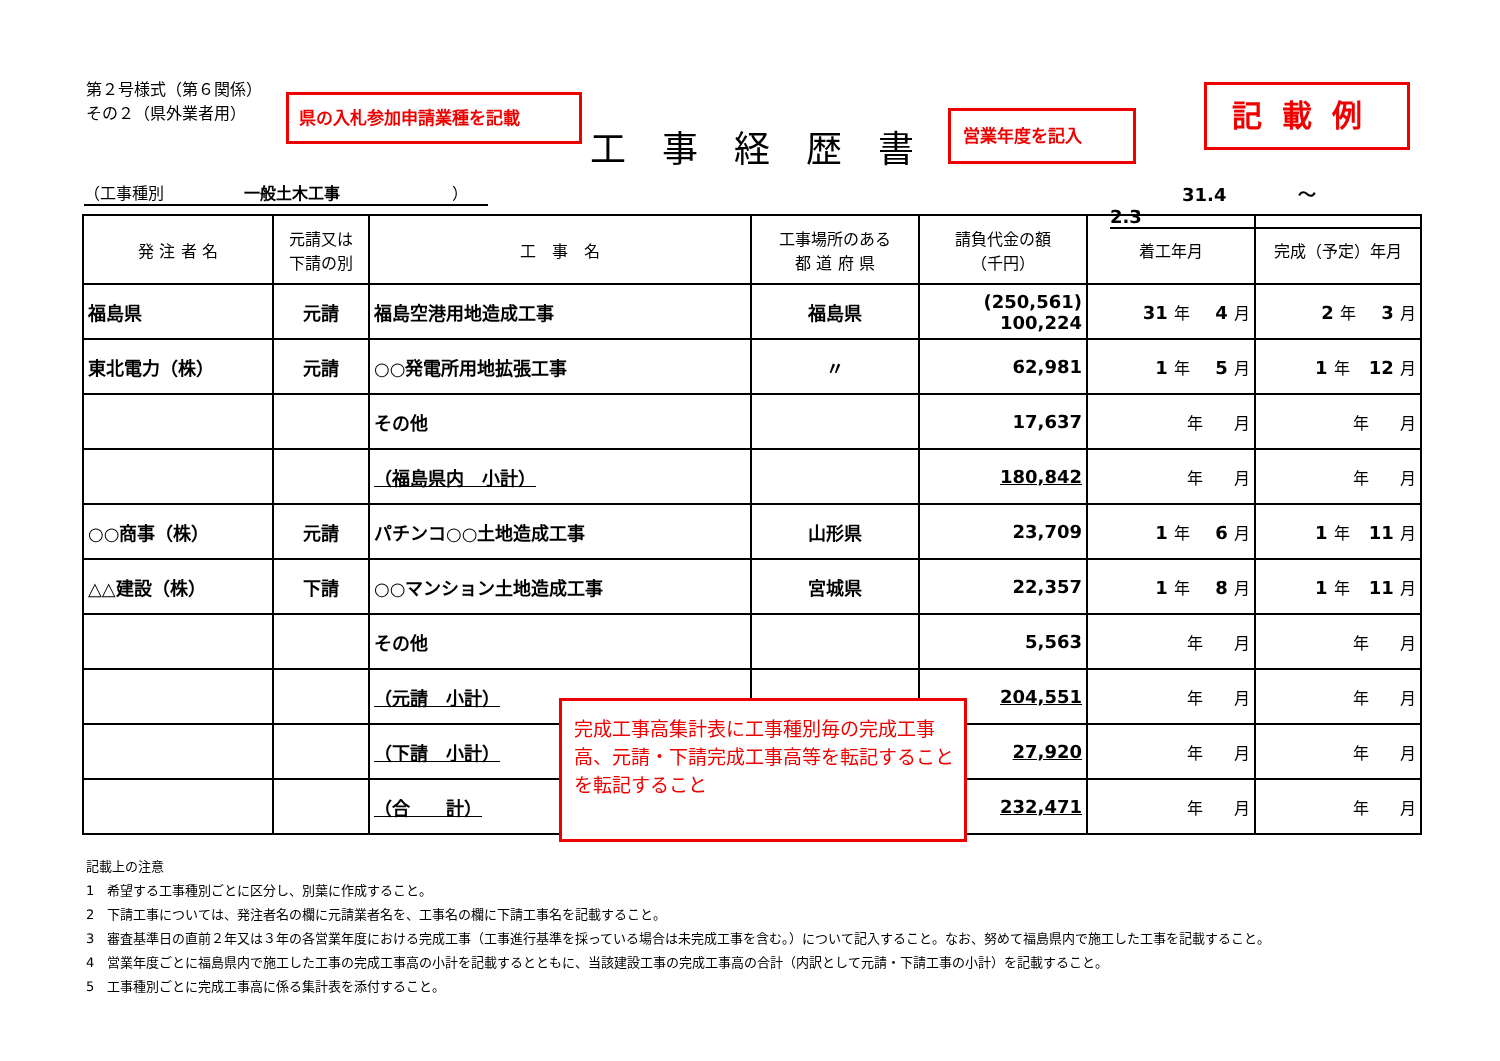第２号様式（第６関係）
その２（県外業者用）
県の入札参加申請業種を記載
工事経歴書
営業年度を記入
記載例
（工事種別　　　　　一般土木工事　　　　　　　） 　　　　31.4　　　　～　　　　2.3
| 発 注 者 名 | 元請又は 下請の別 | 工 事 名 | 工事場所のある 都 道 府 県 | 請負代金の額 （千円） | 着工年月 | 完成（予定）年月 |
| --- | --- | --- | --- | --- | --- | --- |
| 福島県 | 元請 | 福島空港用地造成工事 | 福島県 | (250,561) 100,224 | 31 年 4 月 | 2 年 3 月 |
| 東北電力（株） | 元請 | ○○発電所用地拡張工事 | 〃 | 62,981 | 1 年 5 月 | 1 年 12 月 |
| | | その他 | | 17,637 | 年 月 | 年 月 |
| | | （福島県内 小計） | | 180,842 | 年 月 | 年 月 |
| ○○商事（株） | 元請 | パチンコ○○土地造成工事 | 山形県 | 23,709 | 1 年 6 月 | 1 年 11 月 |
| △△建設（株） | 下請 | ○○マンション土地造成工事 | 宮城県 | 22,357 | 1 年 8 月 | 1 年 11 月 |
| | | その他 | | 5,563 | 年 月 | 年 月 |
| | | （元請 小計） | | 204,551 | 年 月 | 年 月 |
| | | （下請 小計） | | 27,920 | 年 月 | 年 月 |
| | | （合 計） | | 232,471 | 年 月 | 年 月 |
完成工事高集計表に工事種別毎の完成工事高、元請・下請完成工事高等を転記することを転記すること
記載上の注意
1　希望する工事種別ごとに区分し、別葉に作成すること。
2　下請工事については、発注者名の欄に元請業者名を、工事名の欄に下請工事名を記載すること。
3　審査基準日の直前２年又は３年の各営業年度における完成工事（工事進行基準を採っている場合は未完成工事を含む。）について記入すること。なお、努めて福島県内で施工した工事を記載すること。
4　営業年度ごとに福島県内で施工した工事の完成工事高の小計を記載するとともに、当該建設工事の完成工事高の合計（内訳として元請・下請工事の小計）を記載すること。
5　工事種別ごとに完成工事高に係る集計表を添付すること。